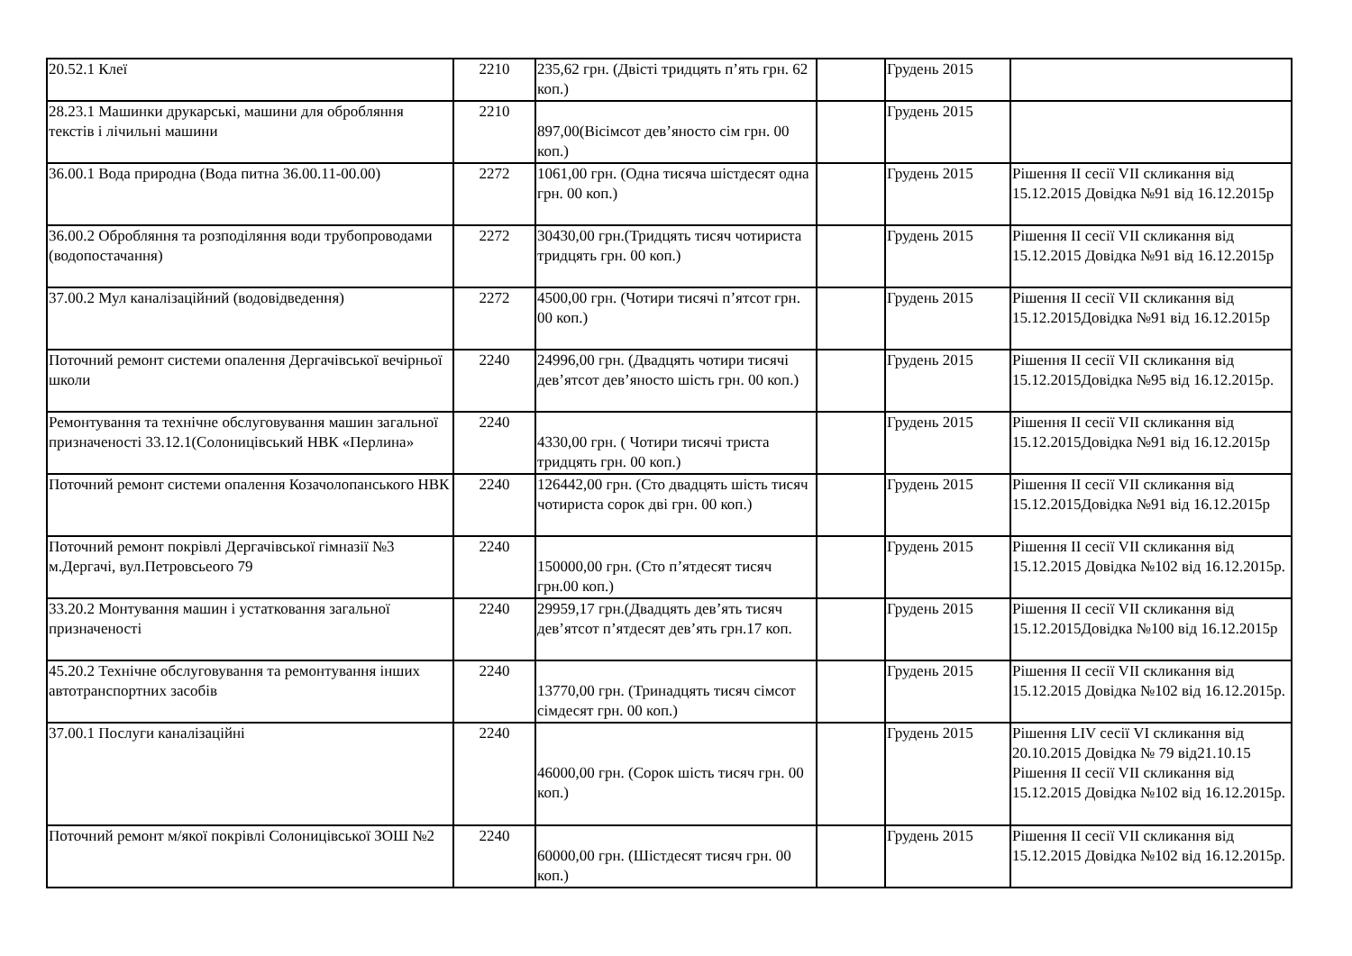| 20.52.1 Клеї | 2210 | 235,62 грн. (Двісті тридцять п’ять грн. 62 коп.) | | Грудень 2015 | |
| 28.23.1 Машинки друкарські, машини для обробляння текстів і лічильні машини | 2210 | 897,00(Вісімсот дев’яносто сім грн. 00 коп.) | | Грудень 2015 | |
| 36.00.1 Вода природна (Вода питна 36.00.11-00.00) | 2272 | 1061,00 грн. (Одна тисяча шістдесят одна грн. 00 коп.) | | Грудень 2015 | Рішення ІІ сесії VІІ скликання від 15.12.2015 Довідка №91 від 16.12.2015р |
| 36.00.2 Обробляння та розподіляння води трубопроводами (водопостачання) | 2272 | 30430,00 грн.(Тридцять тисяч чотириста тридцять грн. 00 коп.) | | Грудень 2015 | Рішення ІІ сесії VІІ скликання від 15.12.2015 Довідка №91 від 16.12.2015р |
| 37.00.2 Мул каналізаційний (водовідведення) | 2272 | 4500,00 грн. (Чотири тисячі п’ятсот грн. 00 коп.) | | Грудень 2015 | Рішення ІІ сесії VІІ скликання від 15.12.2015Довідка №91 від 16.12.2015р |
| Поточний ремонт системи опалення Дергачівської вечірньої школи | 2240 | 24996,00 грн. (Двадцять чотири тисячі дев’ятсот дев’яносто шість грн. 00 коп.) | | Грудень 2015 | Рішення ІІ сесії VІІ скликання від 15.12.2015Довідка №95 від 16.12.2015р. |
| Ремонтування та технічне обслуговування машин загальної призначеності 33.12.1(Солоницівський НВК «Перлина» | 2240 | 4330,00 грн. ( Чотири тисячі триста тридцять грн. 00 коп.) | | Грудень 2015 | Рішення ІІ сесії VІІ скликання від 15.12.2015Довідка №91 від 16.12.2015р |
| Поточний ремонт системи опалення Козачолопанського НВК | 2240 | 126442,00 грн. (Сто двадцять шість тисяч чотириста сорок дві грн. 00 коп.) | | Грудень 2015 | Рішення ІІ сесії VІІ скликання від 15.12.2015Довідка №91 від 16.12.2015р |
| Поточний ремонт покрівлі Дергачівської гімназії №3 м.Дергачі, вул.Петровсьеого 79 | 2240 | 150000,00 грн. (Сто п’ятдесят тисяч грн.00 коп.) | | Грудень 2015 | Рішення ІІ сесії VІІ скликання від 15.12.2015 Довідка №102 від 16.12.2015р. |
| 33.20.2 Монтування машин і устатковання загальної призначеності | 2240 | 29959,17 грн.(Двадцять дев’ять тисяч дев’ятсот п’ятдесят дев’ять грн.17 коп. | | Грудень 2015 | Рішення ІІ сесії VІІ скликання від 15.12.2015Довідка №100 від 16.12.2015р |
| 45.20.2 Технічне обслуговування та ремонтування інших автотранспортних засобів | 2240 | 13770,00 грн. (Тринадцять тисяч сімсот сімдесят грн. 00 коп.) | | Грудень 2015 | Рішення ІІ сесії VІІ скликання від 15.12.2015 Довідка №102 від 16.12.2015р. |
| 37.00.1 Послуги каналізаційні | 2240 | 46000,00 грн. (Сорок шість тисяч грн. 00 коп.) | | Грудень 2015 | Рішення LІV сесії VІ скликання від 20.10.2015 Довідка № 79 від21.10.15 Рішення ІІ сесії VІІ скликання від 15.12.2015 Довідка №102 від 16.12.2015р. |
| Поточний ремонт м/якої покрівлі Солоницівської ЗОШ №2 | 2240 | 60000,00 грн. (Шістдесят тисяч грн. 00 коп.) | | Грудень 2015 | Рішення ІІ сесії VІІ скликання від 15.12.2015 Довідка №102 від 16.12.2015р. |